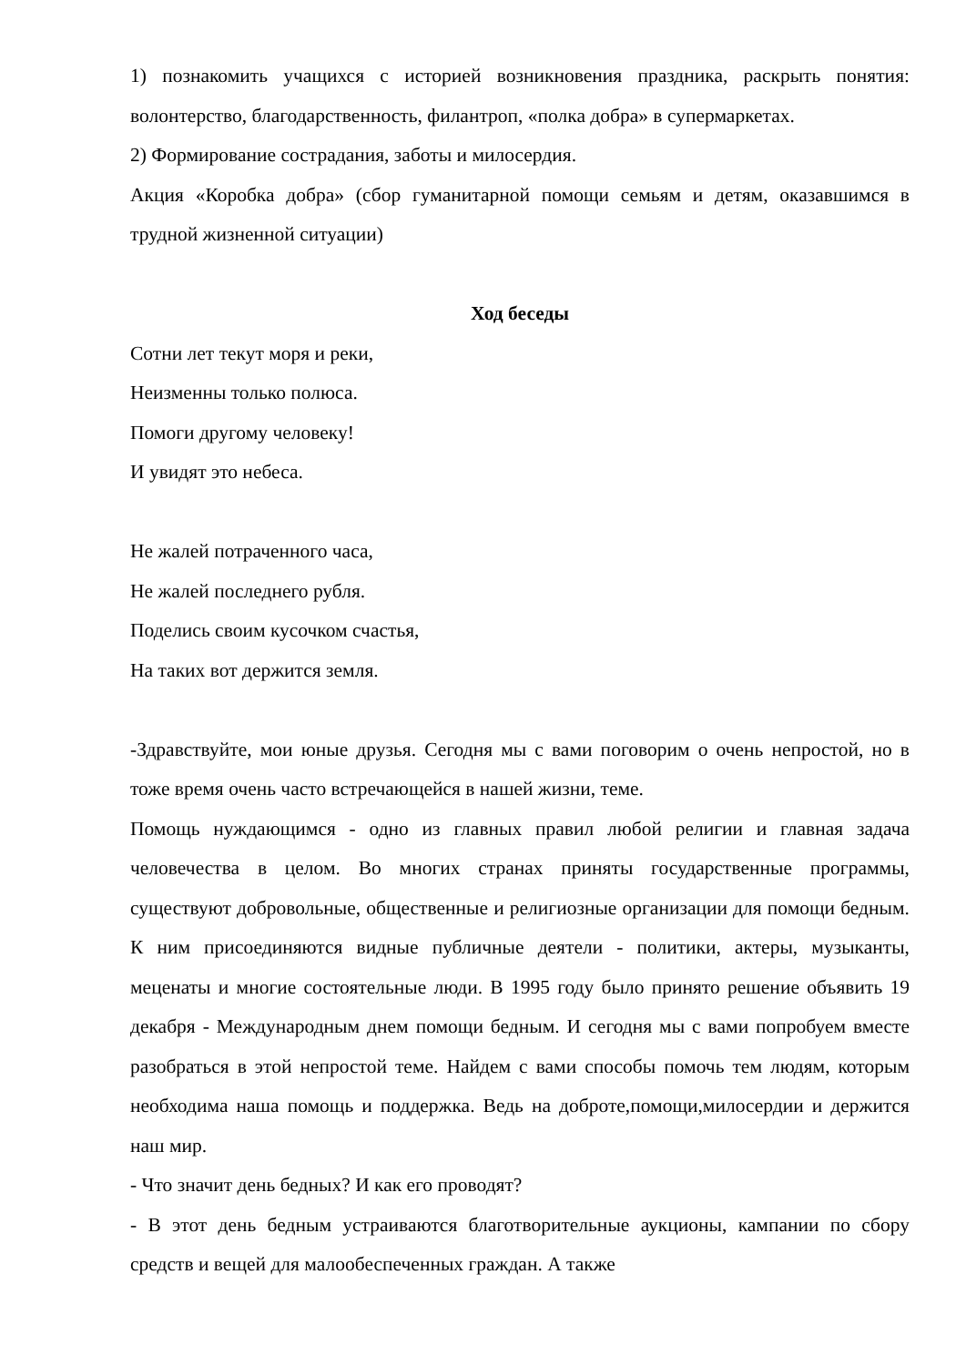1) познакомить учащихся с историей возникновения праздника, раскрыть понятия: волонтерство, благодарственность, филантроп, «полка добра» в супермаркетах.
2) Формирование сострадания, заботы и милосердия.
Акция «Коробка добра» (сбор гуманитарной помощи семьям и детям, оказавшимся в трудной жизненной ситуации)
Ход беседы
Сотни лет текут моря и реки,
Неизменны только полюса.
Помоги другому человеку!
И увидят это небеса.
Не жалей потраченного часа,
Не жалей последнего рубля.
Поделись своим кусочком счастья,
На таких вот держится земля.
-Здравствуйте, мои юные друзья. Сегодня мы с вами поговорим о очень непростой, но в тоже время очень часто встречающейся в нашей жизни, теме.
Помощь нуждающимся - одно из главных правил любой религии и главная задача человечества в целом. Во многих странах приняты государственные программы, существуют добровольные, общественные и религиозные организации для помощи бедным. К ним присоединяются видные публичные деятели - политики, актеры, музыканты, меценаты и многие состоятельные люди. В 1995 году было принято решение объявить 19 декабря - Международным днем помощи бедным. И сегодня мы с вами попробуем вместе разобраться в этой непростой теме. Найдем с вами способы помочь тем людям, которым необходима наша помощь и поддержка. Ведь на доброте,помощи,милосердии и держится наш мир.
- Что значит день бедных? И как его проводят?
- В этот день бедным устраиваются благотворительные аукционы, кампании по сбору средств и вещей для малообеспеченных граждан. А также